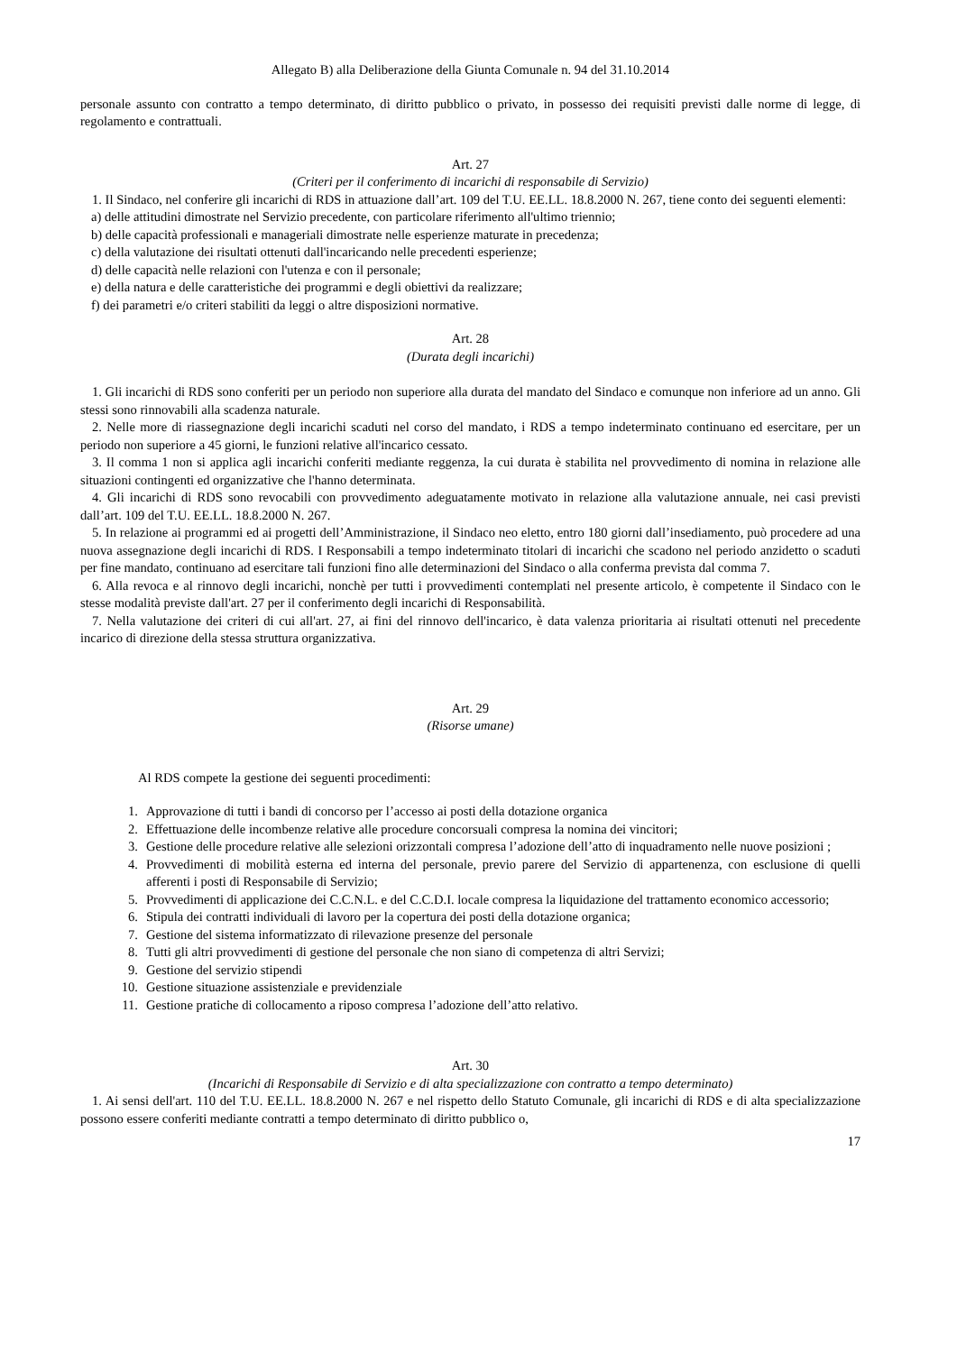Allegato B) alla Deliberazione della Giunta Comunale n. 94 del 31.10.2014
personale assunto con contratto a tempo determinato, di diritto pubblico o privato, in possesso dei requisiti previsti dalle norme di legge, di regolamento e contrattuali.
Art. 27
(Criteri per il conferimento di incarichi di responsabile di Servizio)
1. Il Sindaco, nel conferire gli incarichi di RDS in attuazione dall’art. 109 del T.U. EE.LL. 18.8.2000 N. 267, tiene conto dei seguenti elementi:
a) delle attitudini dimostrate nel Servizio precedente, con particolare riferimento all'ultimo triennio;
b) delle capacità professionali e manageriali dimostrate nelle esperienze maturate in precedenza;
c) della valutazione dei risultati ottenuti dall'incaricando nelle precedenti esperienze;
d) delle capacità nelle relazioni con l'utenza e con il personale;
e) della natura e delle caratteristiche dei programmi e degli obiettivi da realizzare;
f) dei parametri e/o criteri stabiliti da leggi o altre disposizioni normative.
Art. 28
(Durata degli incarichi)
1. Gli incarichi di RDS sono conferiti per un periodo non superiore alla durata del mandato del Sindaco e comunque non inferiore ad un anno. Gli stessi sono rinnovabili alla scadenza naturale.
2. Nelle more di riassegnazione degli incarichi scaduti nel corso del mandato, i RDS a tempo indeterminato continuano ed esercitare, per un periodo non superiore a 45 giorni, le funzioni relative all'incarico cessato.
3. Il comma 1 non si applica agli incarichi conferiti mediante reggenza, la cui durata è stabilita nel provvedimento di nomina in relazione alle situazioni contingenti ed organizzative che l'hanno determinata.
4. Gli incarichi di RDS sono revocabili con provvedimento adeguatamente motivato in relazione alla valutazione annuale, nei casi previsti dall’art. 109 del T.U. EE.LL. 18.8.2000 N. 267.
5. In relazione ai programmi ed ai progetti dell’Amministrazione, il Sindaco neo eletto, entro 180 giorni dall’insediamento, può procedere ad una nuova assegnazione degli incarichi di RDS. I Responsabili a tempo indeterminato titolari di incarichi che scadono nel periodo anzidetto o scaduti per fine mandato, continuano ad esercitare tali funzioni fino alle determinazioni del Sindaco o alla conferma prevista dal comma 7.
6. Alla revoca e al rinnovo degli incarichi, nonchè per tutti i provvedimenti contemplati nel presente articolo, è competente il Sindaco con le stesse modalità previste dall'art. 27 per il conferimento degli incarichi di Responsabilità.
7. Nella valutazione dei criteri di cui all'art. 27, ai fini del rinnovo dell'incarico, è data valenza prioritaria ai risultati ottenuti nel precedente incarico di direzione della stessa struttura organizzativa.
Art. 29
(Risorse umane)
Al RDS compete la gestione dei seguenti procedimenti:
1. Approvazione di tutti i bandi di concorso per l’accesso ai posti della dotazione organica
2. Effettuazione delle incombenze relative alle procedure concorsuali compresa la nomina dei vincitori;
3. Gestione delle procedure relative alle selezioni orizzontali compresa l’adozione dell’atto di inquadramento nelle nuove posizioni ;
4. Provvedimenti di mobilità esterna ed interna del personale, previo parere del Servizio di appartenenza, con esclusione di quelli afferenti i posti di Responsabile di Servizio;
5. Provvedimenti di applicazione dei C.C.N.L. e del C.C.D.I. locale compresa la liquidazione del trattamento economico accessorio;
6. Stipula dei contratti individuali di lavoro per la copertura dei posti della dotazione organica;
7. Gestione del sistema informatizzato di rilevazione presenze del personale
8. Tutti gli altri provvedimenti di gestione del personale che non siano di competenza di altri Servizi;
9. Gestione del servizio stipendi
10. Gestione situazione assistenziale e previdenziale
11. Gestione pratiche di collocamento a riposo compresa l’adozione dell’atto relativo.
Art. 30
(Incarichi di Responsabile di Servizio e di alta specializzazione con contratto a tempo determinato)
1. Ai sensi dell'art. 110 del T.U. EE.LL. 18.8.2000 N. 267 e nel rispetto dello Statuto Comunale, gli incarichi di RDS e di alta specializzazione possono essere conferiti mediante contratti a tempo determinato di diritto pubblico o,
17